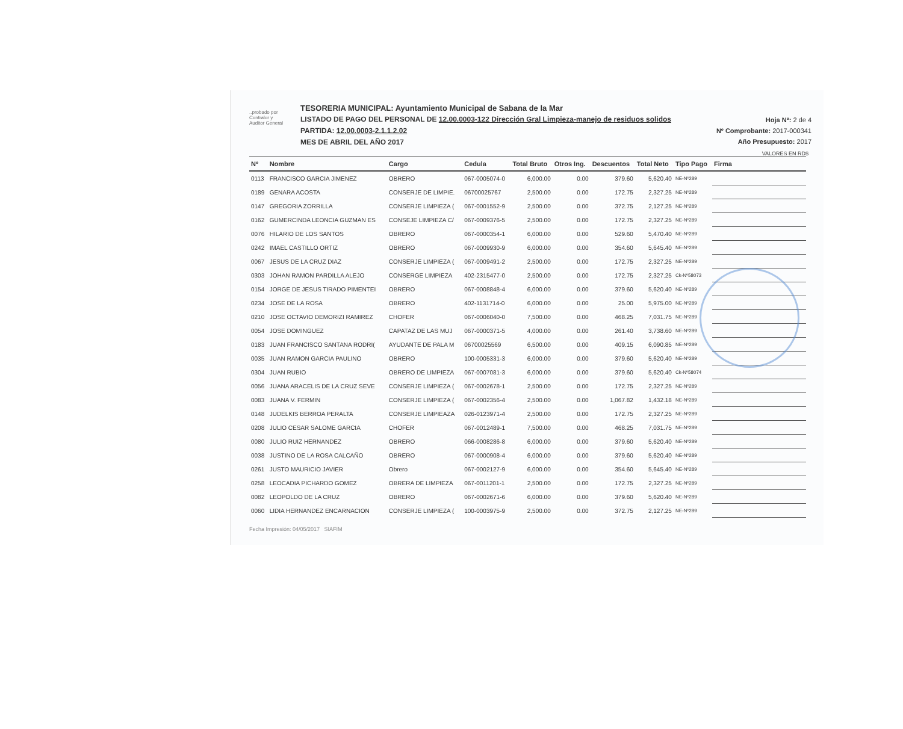..probado por
Contralor y
Auditor General
TESORERIA MUNICIPAL: Ayuntamiento Municipal de Sabana de la Mar
LISTADO DE PAGO DEL PERSONAL DE 12.00.0003-122 Dirección Gral Limpieza-manejo de residuos solidos
PARTIDA: 12.00.0003-2.1.1.2.02
MES DE ABRIL DEL AÑO 2017
Hoja Nº: 2 de 4
Nº Comprobante: 2017-000341
Año Presupuesto: 2017
VALORES EN RD$
| Nº | Nombre | Cargo | Cedula | Total Bruto | Otros Ing. | Descuentos | Total Neto | Tipo Pago | Firma |
| --- | --- | --- | --- | --- | --- | --- | --- | --- | --- |
| 0113 | FRANCISCO GARCIA JIMENEZ | OBRERO | 067-0005074-0 | 6,000.00 | 0.00 | 379.60 | 5,620.40 | NE-Nº289 | |
| 0189 | GENARA ACOSTA | CONSERJE DE LIMPIE. | 06700025767 | 2,500.00 | 0.00 | 172.75 | 2,327.25 | NE-Nº289 | |
| 0147 | GREGORIA ZORRILLA | CONSERJE LIMPIEZA ( | 067-0001552-9 | 2,500.00 | 0.00 | 372.75 | 2,127.25 | NE-Nº289 | |
| 0162 | GUMERCINDA LEONCIA GUZMAN ES | CONSEJE LIMPIEZA C/ | 067-0009376-5 | 2,500.00 | 0.00 | 172.75 | 2,327.25 | NE-Nº289 | |
| 0076 | HILARIO DE LOS SANTOS | OBRERO | 067-0000354-1 | 6,000.00 | 0.00 | 529.60 | 5,470.40 | NE-Nº289 | |
| 0242 | IMAEL CASTILLO ORTIZ | OBRERO | 067-0009930-9 | 6,000.00 | 0.00 | 354.60 | 5,645.40 | NE-Nº289 | |
| 0067 | JESUS DE LA CRUZ DIAZ | CONSERJE LIMPIEZA ( | 067-0009491-2 | 2,500.00 | 0.00 | 172.75 | 2,327.25 | NE-Nº289 | |
| 0303 | JOHAN RAMON PARDILLA ALEJO | CONSERGE LIMPIEZA | 402-2315477-0 | 2,500.00 | 0.00 | 172.75 | 2,327.25 | Ck-Nº58073 | |
| 0154 | JORGE DE JESUS TIRADO PIMENTEI | OBRERO | 067-0008848-4 | 6,000.00 | 0.00 | 379.60 | 5,620.40 | NE-Nº289 | |
| 0234 | JOSE DE LA ROSA | OBRERO | 402-1131714-0 | 6,000.00 | 0.00 | 25.00 | 5,975.00 | NE-Nº289 | |
| 0210 | JOSE OCTAVIO DEMORIZI RAMIREZ | CHOFER | 067-0006040-0 | 7,500.00 | 0.00 | 468.25 | 7,031.75 | NE-Nº289 | |
| 0054 | JOSE DOMINGUEZ | CAPATAZ DE LAS MUJ | 067-0000371-5 | 4,000.00 | 0.00 | 261.40 | 3,738.60 | NE-Nº289 | |
| 0183 | JUAN FRANCISCO SANTANA RODRI( | AYUDANTE DE PALA M | 06700025569 | 6,500.00 | 0.00 | 409.15 | 6,090.85 | NE-Nº289 | |
| 0035 | JUAN RAMON GARCIA PAULINO | OBRERO | 100-0005331-3 | 6,000.00 | 0.00 | 379.60 | 5,620.40 | NE-Nº289 | |
| 0304 | JUAN RUBIO | OBRERO DE LIMPIEZA | 067-0007081-3 | 6,000.00 | 0.00 | 379.60 | 5,620.40 | Ck-Nº58074 | |
| 0056 | JUANA ARACELIS DE LA CRUZ SEVE | CONSERJE LIMPIEZA ( | 067-0002678-1 | 2,500.00 | 0.00 | 172.75 | 2,327.25 | NE-Nº289 | |
| 0083 | JUANA V. FERMIN | CONSERJE LIMPIEZA ( | 067-0002356-4 | 2,500.00 | 0.00 | 1,067.82 | 1,432.18 | NE-Nº289 | |
| 0148 | JUDELKIS BERROA PERALTA | CONSERJE LIMPIEAZA | 026-0123971-4 | 2,500.00 | 0.00 | 172.75 | 2,327.25 | NE-Nº289 | |
| 0208 | JULIO CESAR SALOME GARCIA | CHOFER | 067-0012489-1 | 7,500.00 | 0.00 | 468.25 | 7,031.75 | NE-Nº289 | |
| 0080 | JULIO RUIZ HERNANDEZ | OBRERO | 066-0008286-8 | 6,000.00 | 0.00 | 379.60 | 5,620.40 | NE-Nº289 | |
| 0038 | JUSTINO DE LA ROSA CALCAÑO | OBRERO | 067-0000908-4 | 6,000.00 | 0.00 | 379.60 | 5,620.40 | NE-Nº289 | |
| 0261 | JUSTO MAURICIO JAVIER | Obrero | 067-0002127-9 | 6,000.00 | 0.00 | 354.60 | 5,645.40 | NE-Nº289 | |
| 0258 | LEOCADIA PICHARDO GOMEZ | OBRERA DE LIMPIEZA | 067-0011201-1 | 2,500.00 | 0.00 | 172.75 | 2,327.25 | NE-Nº289 | |
| 0082 | LEOPOLDO DE LA CRUZ | OBRERO | 067-0002671-6 | 6,000.00 | 0.00 | 379.60 | 5,620.40 | NE-Nº289 | |
| 0060 | LIDIA HERNANDEZ ENCARNACION | CONSERJE LIMPIEZA ( | 100-0003975-9 | 2,500.00 | 0.00 | 372.75 | 2,127.25 | NE-Nº289 | |
Fecha Impresión: 04/05/2017 SIAFIM